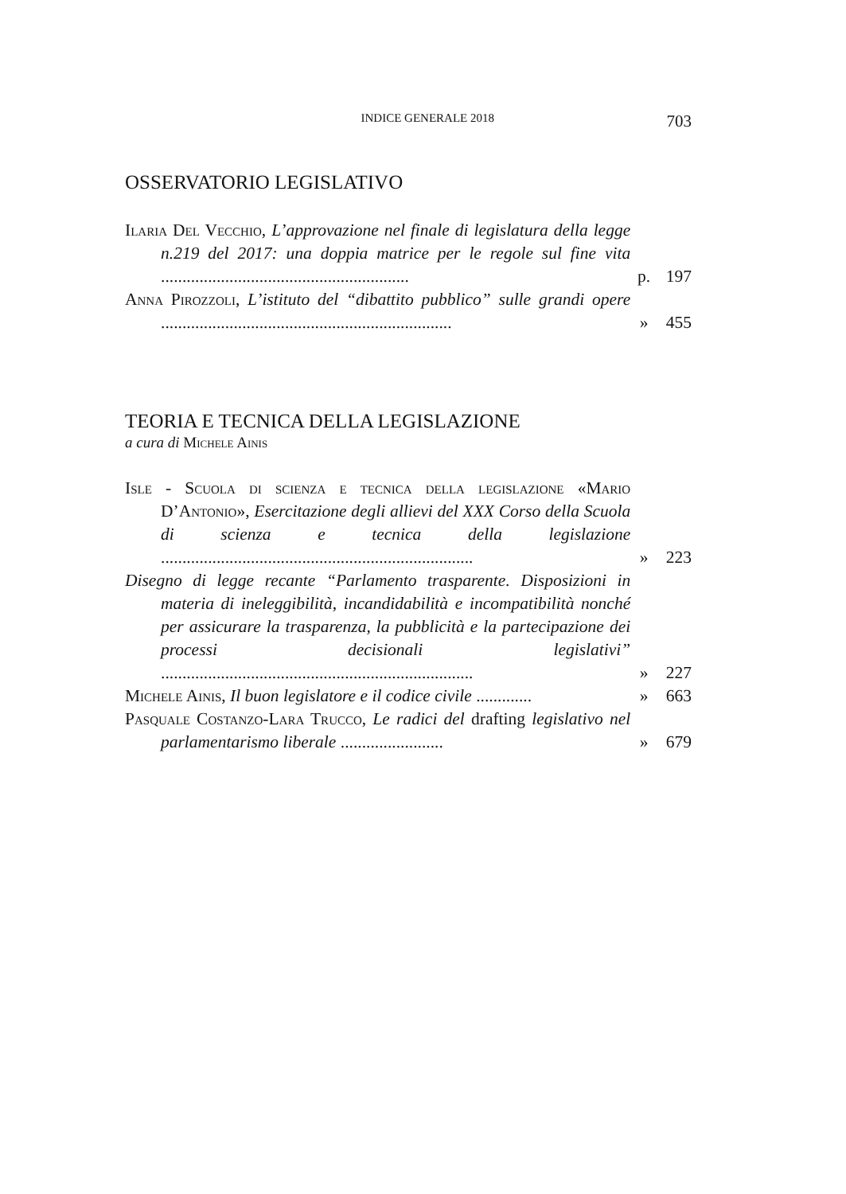INDICE GENERALE 2018 703
OSSERVATORIO LEGISLATIVO
Ilaria Del Vecchio, L’approvazione nel finale di legislatura della legge n.219 del 2017: una doppia matrice per le regole sul fine vita ..........................................................
p. 197
Anna Pirozzoli, L’istituto del “dibattito pubblico” sulle grandi opere ....................................................................
» 455
TEORIA E TECNICA DELLA LEGISLAZIONE
a cura di Michele Ainis
Isle - Scuola di scienza e tecnica della legislazione «Mario D’Antonio», Esercitazione degli allievi del XXX Corso della Scuola di scienza e tecnica della legislazione .........................................................................
» 223
Disegno di legge recante “Parlamento trasparente. Disposizioni in materia di ineleggibilità, incandidabilità e incompatibilità nonché per assicurare la trasparenza, la pubblicità e la partecipazione dei processi decisionali legislativi” .........................................................................
» 227
Michele Ainis, Il buon legislatore e il codice civile .............
» 663
Pasquale Costanzo-Lara Trucco, Le radici del drafting legislativo nel parlamentarismo liberale ........................
» 679